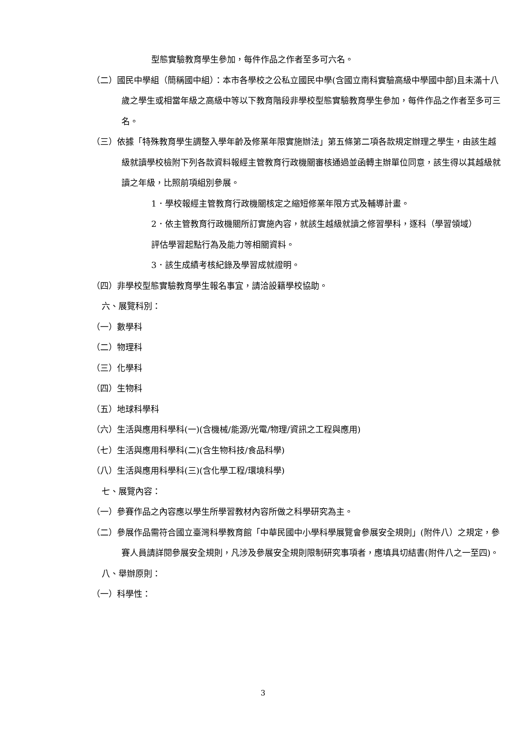型態實驗教育學生參加，每件作品之作者至多可六名。
（二）國民中學組（簡稱國中組）：本市各學校之公私立國民中學(含國立南科實驗高級中學國中部)且未滿十八歲之學生或相當年級之高級中等以下教育階段非學校型態實驗教育學生參加，每件作品之作者至多可三名。
（三）依據「特殊教育學生調整入學年齡及修業年限實施辦法」第五條第二項各款規定辦理之學生，由該生越級就讀學校檢附下列各款資料報經主管教育行政機關審核通過並函轉主辦單位同意，該生得以其越級就讀之年級，比照前項組別參展。
1．學校報經主管教育行政機關核定之縮短修業年限方式及輔導計畫。
2．依主管教育行政機關所訂實施內容，就該生越級就讀之修習學科，逐科（學習領域）評估學習起點行為及能力等相關資料。
3．該生成績考核紀錄及學習成就證明。
（四）非學校型態實驗教育學生報名事宜，請洽設籍學校協助。
六、展覽科別：
（一）數學科
（二）物理科
（三）化學科
（四）生物科
（五）地球科學科
（六）生活與應用科學科(一)(含機械/能源/光電/物理/資訊之工程與應用)
（七）生活與應用科學科(二)(含生物科技/食品科學)
（八）生活與應用科學科(三)(含化學工程/環境科學)
七、展覽內容：
（一）參賽作品之內容應以學生所學習教材內容所做之科學研究為主。
（二）參展作品需符合國立臺灣科學教育館「中華民國中小學科學展覽會參展安全規則」(附件八）之規定，參賽人員請詳閱參展安全規則，凡涉及參展安全規則限制研究事項者，應填具切結書(附件八之一至四)。
八、舉辦原則：
（一）科學性：
3